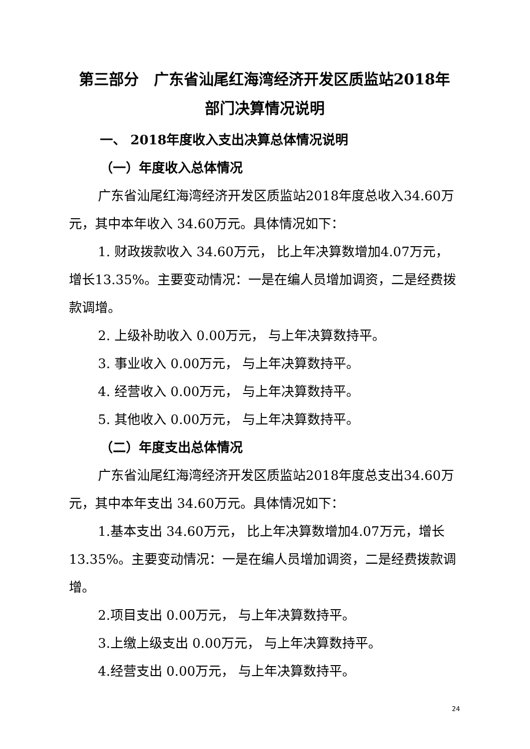第三部分　广东省汕尾红海湾经济开发区质监站2018年
部门决算情况说明
一、 2018年度收入支出决算总体情况说明
（一）年度收入总体情况
广东省汕尾红海湾经济开发区质监站2018年度总收入34.60万元，其中本年收入 34.60万元。具体情况如下：
1. 财政拨款收入 34.60万元， 比上年决算数增加4.07万元，增长13.35%。主要变动情况：一是在编人员增加调资，二是经费拨款调增。
2. 上级补助收入 0.00万元， 与上年决算数持平。
3. 事业收入 0.00万元， 与上年决算数持平。
4. 经营收入 0.00万元， 与上年决算数持平。
5. 其他收入 0.00万元， 与上年决算数持平。
（二）年度支出总体情况
广东省汕尾红海湾经济开发区质监站2018年度总支出34.60万元，其中本年支出 34.60万元。具体情况如下：
1.基本支出 34.60万元， 比上年决算数增加4.07万元，增长13.35%。主要变动情况：一是在编人员增加调资，二是经费拨款调增。
2.项目支出 0.00万元， 与上年决算数持平。
3.上缴上级支出 0.00万元， 与上年决算数持平。
4.经营支出 0.00万元， 与上年决算数持平。
24